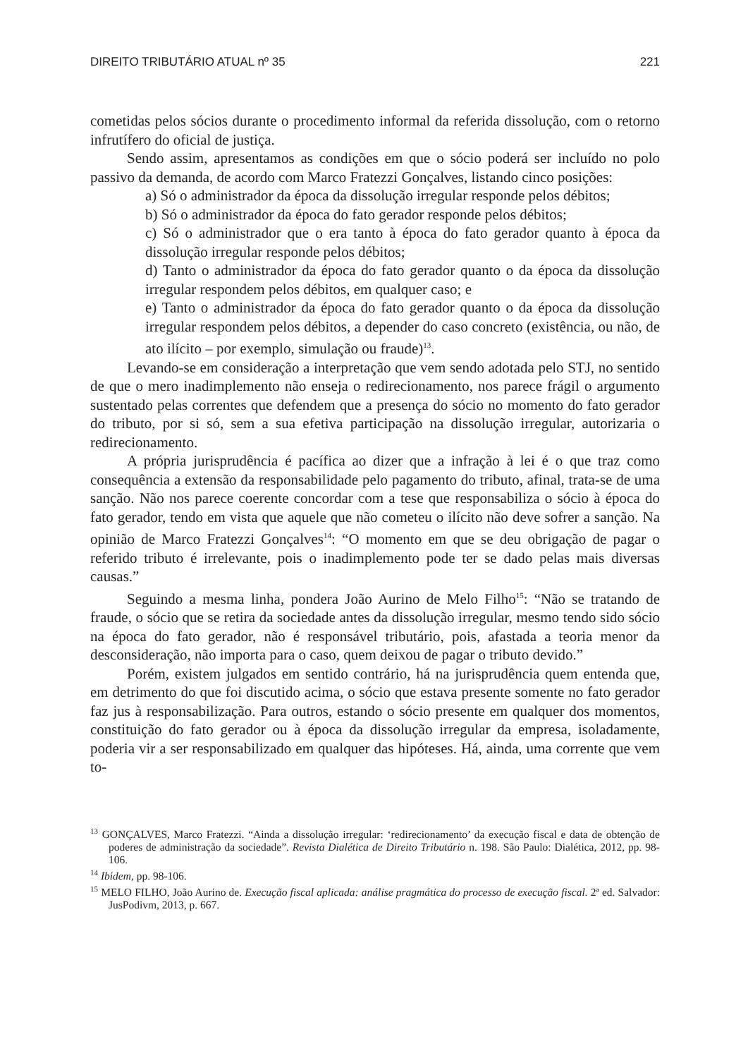DIREITO TRIBUTÁRIO ATUAL nº 35 221
cometidas pelos sócios durante o procedimento informal da referida dissolução, com o retorno infrutífero do oficial de justiça.
Sendo assim, apresentamos as condições em que o sócio poderá ser incluído no polo passivo da demanda, de acordo com Marco Fratezzi Gonçalves, listando cinco posições:
a) Só o administrador da época da dissolução irregular responde pelos débitos;
b) Só o administrador da época do fato gerador responde pelos débitos;
c) Só o administrador que o era tanto à época do fato gerador quanto à época da dissolução irregular responde pelos débitos;
d) Tanto o administrador da época do fato gerador quanto o da época da dissolução irregular respondem pelos débitos, em qualquer caso; e
e) Tanto o administrador da época do fato gerador quanto o da época da dissolução irregular respondem pelos débitos, a depender do caso concreto (existência, ou não, de ato ilícito – por exemplo, simulação ou fraude)<sup>13</sup>.
Levando-se em consideração a interpretação que vem sendo adotada pelo STJ, no sentido de que o mero inadimplemento não enseja o redirecionamento, nos parece frágil o argumento sustentado pelas correntes que defendem que a presença do sócio no momento do fato gerador do tributo, por si só, sem a sua efetiva participação na dissolução irregular, autorizaria o redirecionamento.
A própria jurisprudência é pacífica ao dizer que a infração à lei é o que traz como consequência a extensão da responsabilidade pelo pagamento do tributo, afinal, trata-se de uma sanção. Não nos parece coerente concordar com a tese que responsabiliza o sócio à época do fato gerador, tendo em vista que aquele que não cometeu o ilícito não deve sofrer a sanção. Na opinião de Marco Fratezzi Gonçalves<sup>14</sup>: “O momento em que se deu obrigação de pagar o referido tributo é irrelevante, pois o inadimplemento pode ter se dado pelas mais diversas causas.”
Seguindo a mesma linha, pondera João Aurino de Melo Filho<sup>15</sup>: “Não se tratando de fraude, o sócio que se retira da sociedade antes da dissolução irregular, mesmo tendo sido sócio na época do fato gerador, não é responsável tributário, pois, afastada a teoria menor da desconsideração, não importa para o caso, quem deixou de pagar o tributo devido.”
Porém, existem julgados em sentido contrário, há na jurisprudência quem entenda que, em detrimento do que foi discutido acima, o sócio que estava presente somente no fato gerador faz jus à responsabilização. Para outros, estando o sócio presente em qualquer dos momentos, constituição do fato gerador ou à época da dissolução irregular da empresa, isoladamente, poderia vir a ser responsabilizado em qualquer das hipóteses. Há, ainda, uma corrente que vem to-
<sup>13</sup> GONÇALVES, Marco Fratezzi. “Ainda a dissolução irregular: ‘redirecionamento’ da execução fiscal e data de obtenção de poderes de administração da sociedade”. Revista Dialética de Direito Tributário n. 198. São Paulo: Dialética, 2012, pp. 98-106.
<sup>14</sup> Ibidem, pp. 98-106.
<sup>15</sup> MELO FILHO, João Aurino de. Execução fiscal aplicada: análise pragmática do processo de execução fiscal. 2ª ed. Salvador: JusPodivm, 2013, p. 667.